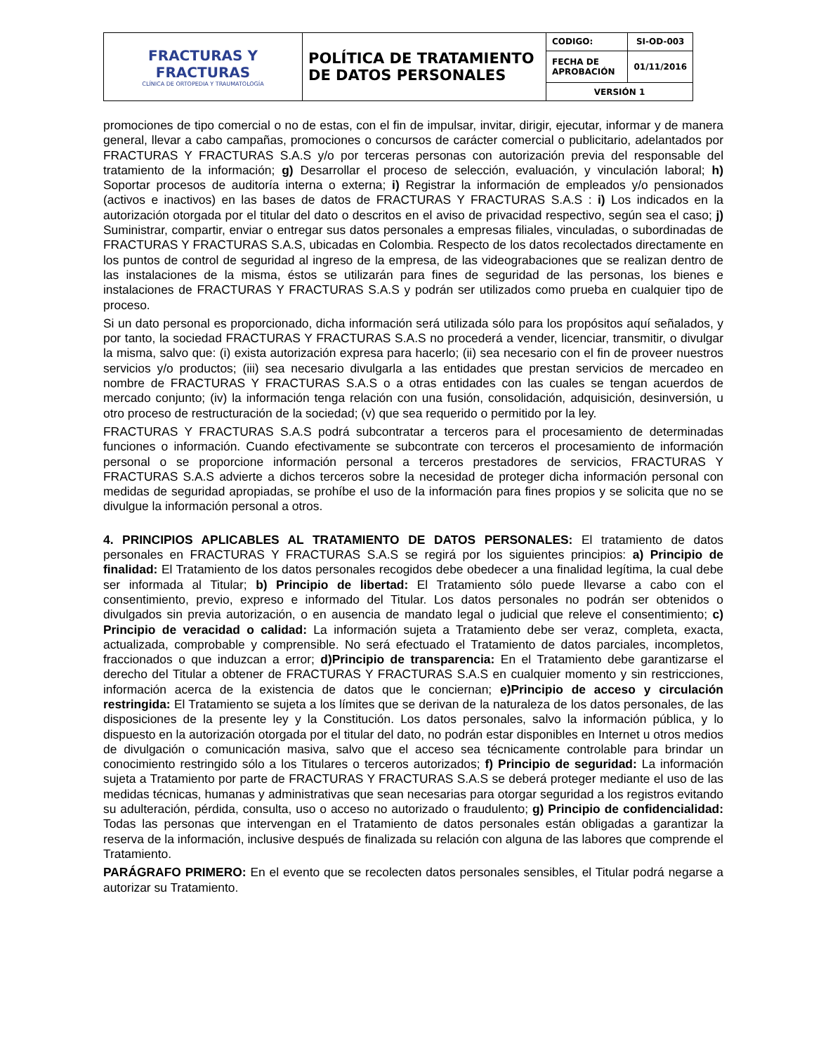| FRACTURAS Y FRACTURAS CLÍNICA DE ORTOPEDIA Y TRAUMATOLOGÍA | POLÍTICA DE TRATAMIENTO DE DATOS PERSONALES | CODIGO: | SI-OD-003 |
| | | FECHA DE APROBACIÓN | 01/11/2016 |
| | | VERSIÓN 1 | |
promociones de tipo comercial o no de estas, con el fin de impulsar, invitar, dirigir, ejecutar, informar y de manera general, llevar a cabo campañas, promociones o concursos de carácter comercial o publicitario, adelantados por FRACTURAS Y FRACTURAS S.A.S y/o por terceras personas con autorización previa del responsable del tratamiento de la información; g) Desarrollar el proceso de selección, evaluación, y vinculación laboral; h) Soportar procesos de auditoría interna o externa; i) Registrar la información de empleados y/o pensionados (activos e inactivos) en las bases de datos de FRACTURAS Y FRACTURAS S.A.S : i) Los indicados en la autorización otorgada por el titular del dato o descritos en el aviso de privacidad respectivo, según sea el caso; j) Suministrar, compartir, enviar o entregar sus datos personales a empresas filiales, vinculadas, o subordinadas de FRACTURAS Y FRACTURAS S.A.S, ubicadas en Colombia. Respecto de los datos recolectados directamente en los puntos de control de seguridad al ingreso de la empresa, de las videograbaciones que se realizan dentro de las instalaciones de la misma, éstos se utilizarán para fines de seguridad de las personas, los bienes e instalaciones de FRACTURAS Y FRACTURAS S.A.S y podrán ser utilizados como prueba en cualquier tipo de proceso.
Si un dato personal es proporcionado, dicha información será utilizada sólo para los propósitos aquí señalados, y por tanto, la sociedad FRACTURAS Y FRACTURAS S.A.S no procederá a vender, licenciar, transmitir, o divulgar la misma, salvo que: (i) exista autorización expresa para hacerlo; (ii) sea necesario con el fin de proveer nuestros servicios y/o productos; (iii) sea necesario divulgarla a las entidades que prestan servicios de mercadeo en nombre de FRACTURAS Y FRACTURAS S.A.S o a otras entidades con las cuales se tengan acuerdos de mercado conjunto; (iv) la información tenga relación con una fusión, consolidación, adquisición, desinversión, u otro proceso de restructuración de la sociedad; (v) que sea requerido o permitido por la ley.
FRACTURAS Y FRACTURAS S.A.S podrá subcontratar a terceros para el procesamiento de determinadas funciones o información. Cuando efectivamente se subcontrate con terceros el procesamiento de información personal o se proporcione información personal a terceros prestadores de servicios, FRACTURAS Y FRACTURAS S.A.S advierte a dichos terceros sobre la necesidad de proteger dicha información personal con medidas de seguridad apropiadas, se prohíbe el uso de la información para fines propios y se solicita que no se divulgue la información personal a otros.
4. PRINCIPIOS APLICABLES AL TRATAMIENTO DE DATOS PERSONALES: El tratamiento de datos personales en FRACTURAS Y FRACTURAS S.A.S se regirá por los siguientes principios: a) Principio de finalidad: El Tratamiento de los datos personales recogidos debe obedecer a una finalidad legítima, la cual debe ser informada al Titular; b) Principio de libertad: El Tratamiento sólo puede llevarse a cabo con el consentimiento, previo, expreso e informado del Titular. Los datos personales no podrán ser obtenidos o divulgados sin previa autorización, o en ausencia de mandato legal o judicial que releve el consentimiento; c) Principio de veracidad o calidad: La información sujeta a Tratamiento debe ser veraz, completa, exacta, actualizada, comprobable y comprensible. No será efectuado el Tratamiento de datos parciales, incompletos, fraccionados o que induzcan a error; d)Principio de transparencia: En el Tratamiento debe garantizarse el derecho del Titular a obtener de FRACTURAS Y FRACTURAS S.A.S en cualquier momento y sin restricciones, información acerca de la existencia de datos que le conciernan; e)Principio de acceso y circulación restringida: El Tratamiento se sujeta a los límites que se derivan de la naturaleza de los datos personales, de las disposiciones de la presente ley y la Constitución. Los datos personales, salvo la información pública, y lo dispuesto en la autorización otorgada por el titular del dato, no podrán estar disponibles en Internet u otros medios de divulgación o comunicación masiva, salvo que el acceso sea técnicamente controlable para brindar un conocimiento restringido sólo a los Titulares o terceros autorizados; f) Principio de seguridad: La información sujeta a Tratamiento por parte de FRACTURAS Y FRACTURAS S.A.S se deberá proteger mediante el uso de las medidas técnicas, humanas y administrativas que sean necesarias para otorgar seguridad a los registros evitando su adulteración, pérdida, consulta, uso o acceso no autorizado o fraudulento; g) Principio de confidencialidad: Todas las personas que intervengan en el Tratamiento de datos personales están obligadas a garantizar la reserva de la información, inclusive después de finalizada su relación con alguna de las labores que comprende el Tratamiento.
PARÁGRAFO PRIMERO: En el evento que se recolecten datos personales sensibles, el Titular podrá negarse a autorizar su Tratamiento.